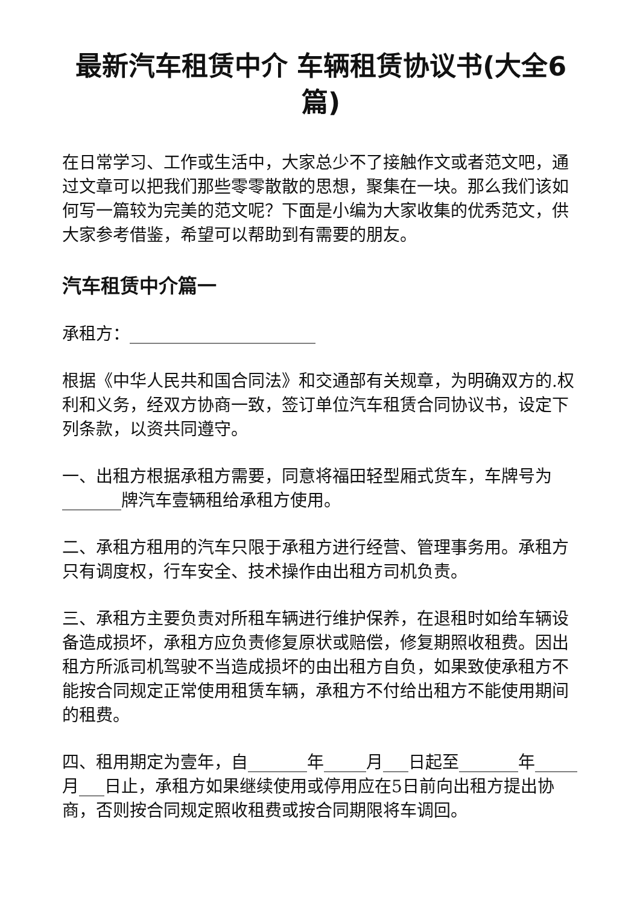最新汽车租赁中介 车辆租赁协议书(大全6篇)
在日常学习、工作或生活中，大家总少不了接触作文或者范文吧，通过文章可以把我们那些零零散散的思想，聚集在一块。那么我们该如何写一篇较为完美的范文呢？下面是小编为大家收集的优秀范文，供大家参考借鉴，希望可以帮助到有需要的朋友。
汽车租赁中介篇一
承租方：______________________
根据《中华人民共和国合同法》和交通部有关规章，为明确双方的.权利和义务，经双方协商一致，签订单位汽车租赁合同协议书，设定下列条款，以资共同遵守。
一、出租方根据承租方需要，同意将福田轻型厢式货车，车牌号为_______牌汽车壹辆租给承租方使用。
二、承租方租用的汽车只限于承租方进行经营、管理事务用。承租方只有调度权，行车安全、技术操作由出租方司机负责。
三、承租方主要负责对所租车辆进行维护保养，在退租时如给车辆设备造成损坏，承租方应负责修复原状或赔偿，修复期照收租费。因出租方所派司机驾驶不当造成损坏的由出租方自负，如果致使承租方不能按合同规定正常使用租赁车辆，承租方不付给出租方不能使用期间的租费。
四、租用期定为壹年，自_______年_____月___日起至_______年_____月___日止，承租方如果继续使用或停用应在5日前向出租方提出协商，否则按合同规定照收租费或按合同期限将车调回。